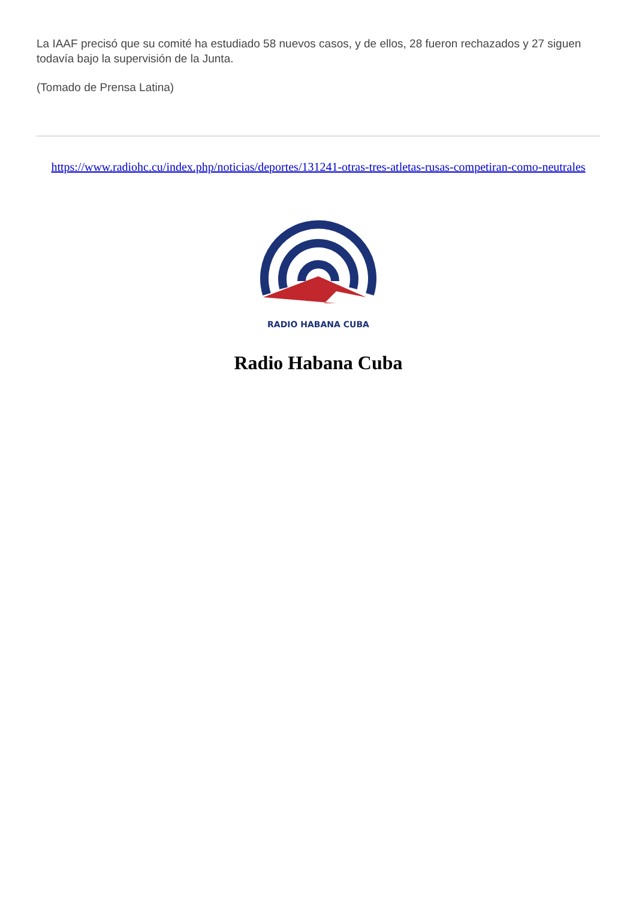La IAAF precisó que su comité ha estudiado 58 nuevos casos, y de ellos, 28 fueron rechazados y 27 siguen todavía bajo la supervisión de la Junta.
(Tomado de Prensa Latina)
https://www.radiohc.cu/index.php/noticias/deportes/131241-otras-tres-atletas-rusas-competiran-como-neutrales
RADIO HABANA CUBA
Radio Habana Cuba